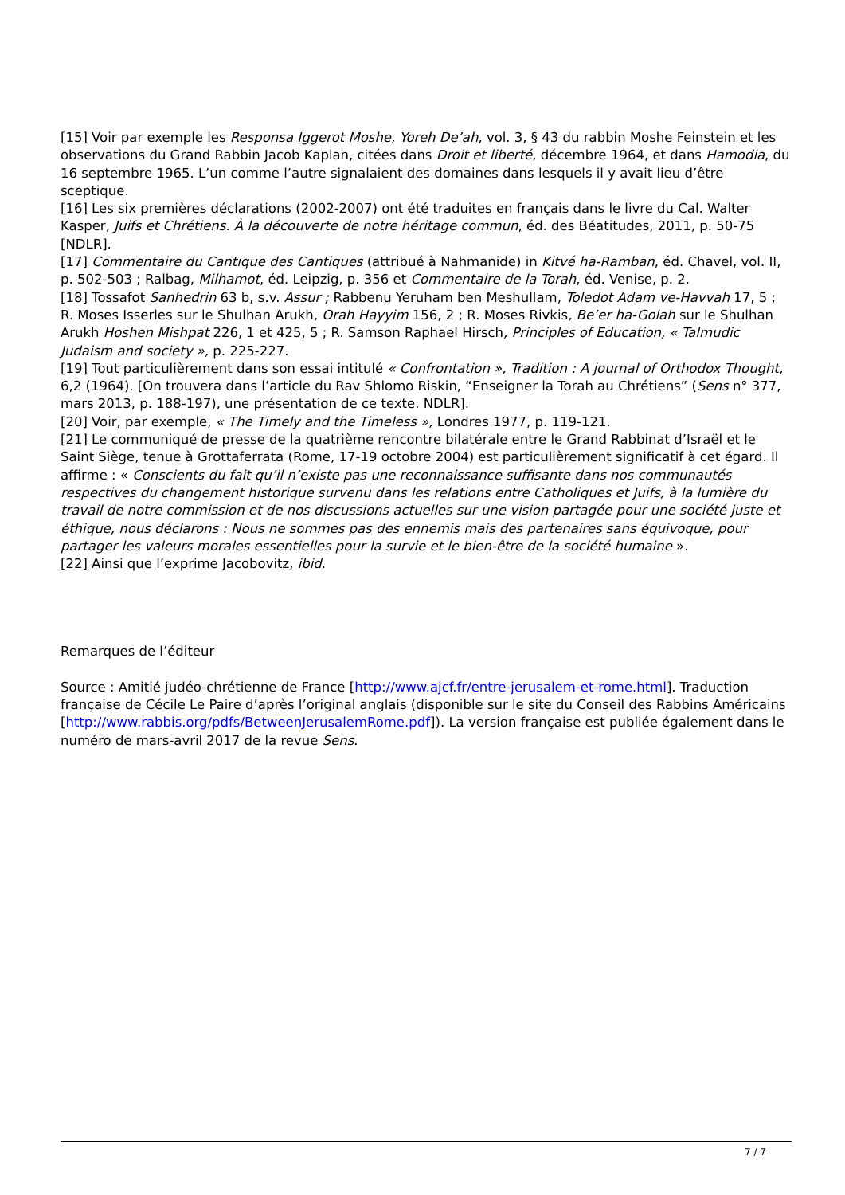[15] Voir par exemple les Responsa Iggerot Moshe, Yoreh De’ah, vol. 3, § 43 du rabbin Moshe Feinstein et les observations du Grand Rabbin Jacob Kaplan, citées dans Droit et liberté, décembre 1964, et dans Hamodia, du 16 septembre 1965. L’un comme l’autre signalaient des domaines dans lesquels il y avait lieu d’être sceptique.
[16] Les six premières déclarations (2002-2007) ont été traduites en français dans le livre du Cal. Walter Kasper, Juifs et Chrétiens. À la découverte de notre héritage commun, éd. des Béatitudes, 2011, p. 50-75 [NDLR].
[17] Commentaire du Cantique des Cantiques (attribué à Nahmanide) in Kitvé ha-Ramban, éd. Chavel, vol. II, p. 502-503 ; Ralbag, Milhamot, éd. Leipzig, p. 356 et Commentaire de la Torah, éd. Venise, p. 2.
[18] Tossafot Sanhedrin 63 b, s.v. Assur ; Rabbenu Yeruham ben Meshullam, Toledot Adam ve-Havvah 17, 5 ; R. Moses Isserles sur le Shulhan Arukh, Orah Hayyim 156, 2 ; R. Moses Rivkis, Be’er ha-Golah sur le Shulhan Arukh Hoshen Mishpat 226, 1 et 425, 5 ; R. Samson Raphael Hirsch, Principles of Education, « Talmudic Judaism and society », p. 225-227.
[19] Tout particulièrement dans son essai intitulé « Confrontation », Tradition : A journal of Orthodox Thought, 6,2 (1964). [On trouvera dans l’article du Rav Shlomo Riskin, “Enseigner la Torah au Chrétiens” (Sens n° 377, mars 2013, p. 188-197), une présentation de ce texte. NDLR].
[20] Voir, par exemple, « The Timely and the Timeless », Londres 1977, p. 119-121.
[21] Le communiqué de presse de la quatrième rencontre bilatérale entre le Grand Rabbinat d’Israël et le Saint Siège, tenue à Grottaferrata (Rome, 17-19 octobre 2004) est particulièrement significatif à cet égard. Il affirme : « Conscients du fait qu’il n’existe pas une reconnaissance suffisante dans nos communautés respectives du changement historique survenu dans les relations entre Catholiques et Juifs, à la lumière du travail de notre commission et de nos discussions actuelles sur une vision partagée pour une société juste et éthique, nous déclarons : Nous ne sommes pas des ennemis mais des partenaires sans équivoque, pour partager les valeurs morales essentielles pour la survie et le bien-être de la société humaine ».
[22] Ainsi que l’exprime Jacobovitz, ibid.
Remarques de l’éditeur
Source : Amitié judéo-chrétienne de France [http://www.ajcf.fr/entre-jerusalem-et-rome.html]. Traduction française de Cécile Le Paire d’après l’original anglais (disponible sur le site du Conseil des Rabbins Américains [http://www.rabbis.org/pdfs/BetweenJerusalemRome.pdf]). La version française est publiée également dans le numéro de mars-avril 2017 de la revue Sens.
7 / 7